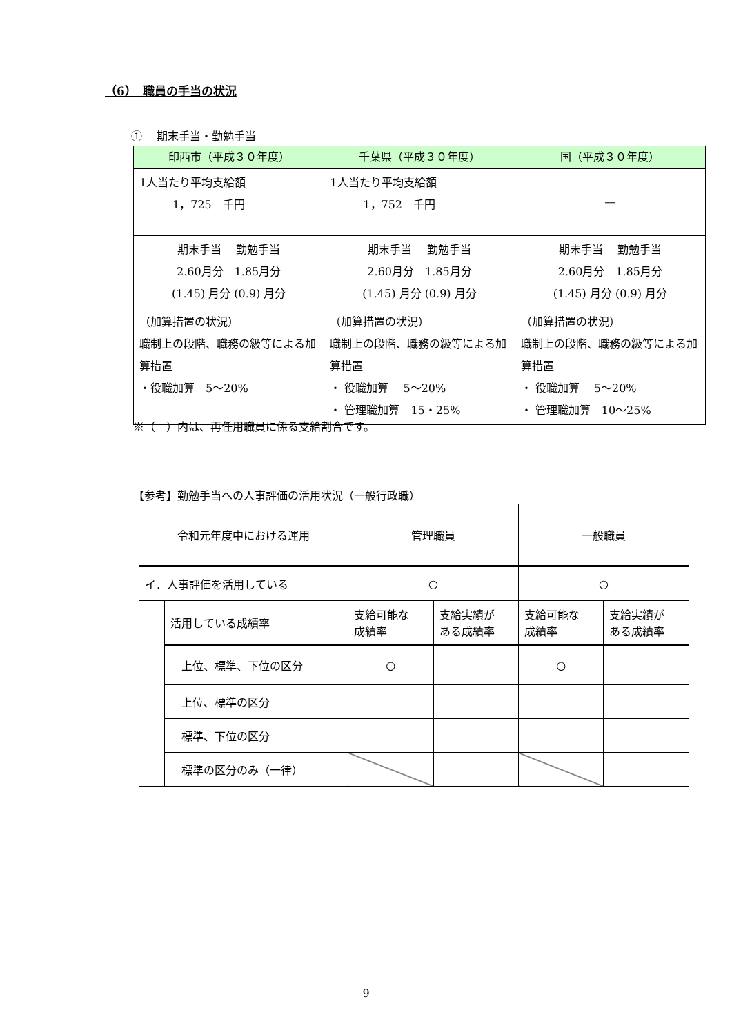（6）　職員の手当の状況
①　 期末手当・勤勉手当
| 印西市（平成３０年度） | 千葉県（平成３０年度） | 国（平成３０年度） |
| --- | --- | --- |
| 1人当たり平均支給額 1，725 千円 | 1人当たり平均支給額 1，752 千円 | — |
| 期末手当 勤勉手当 2.60月分 1.85月分 (1.45) 月分 (0.9) 月分 | 期末手当 勤勉手当 2.60月分 1.85月分 (1.45) 月分 (0.9) 月分 | 期末手当 勤勉手当 2.60月分 1.85月分 (1.45) 月分 (0.9) 月分 |
| （加算措置の状況） 職制上の段階、職務の級等による加算措置 ・役職加算 5～20% | （加算措置の状況） 職制上の段階、職務の級等による加算措置 ・ 役職加算 5～20% ・ 管理職加算 15・25% | （加算措置の状況） 職制上の段階、職務の級等による加算措置 ・ 役職加算 5～20% ・ 管理職加算 10～25% |
※（　）内は、再任用職員に係る支給割合です。
【参考】勤勉手当への人事評価の活用状況（一般行政職）
| 令和元年度中における運用 | | 管理職員 | | 一般職員 | |
| イ．人事評価を活用している | | ○ | | ○ | |
| | 活用している成績率 | 支給可能な 成績率 | 支給実績が ある成績率 | 支給可能な 成績率 | 支給実績が ある成績率 |
| | 上位、標準、下位の区分 | ○ | | ○ | |
| | 上位、標準の区分 | | | | |
| | 標準、下位の区分 | | | | |
| | 標準の区分のみ（一律） | | | | |
9